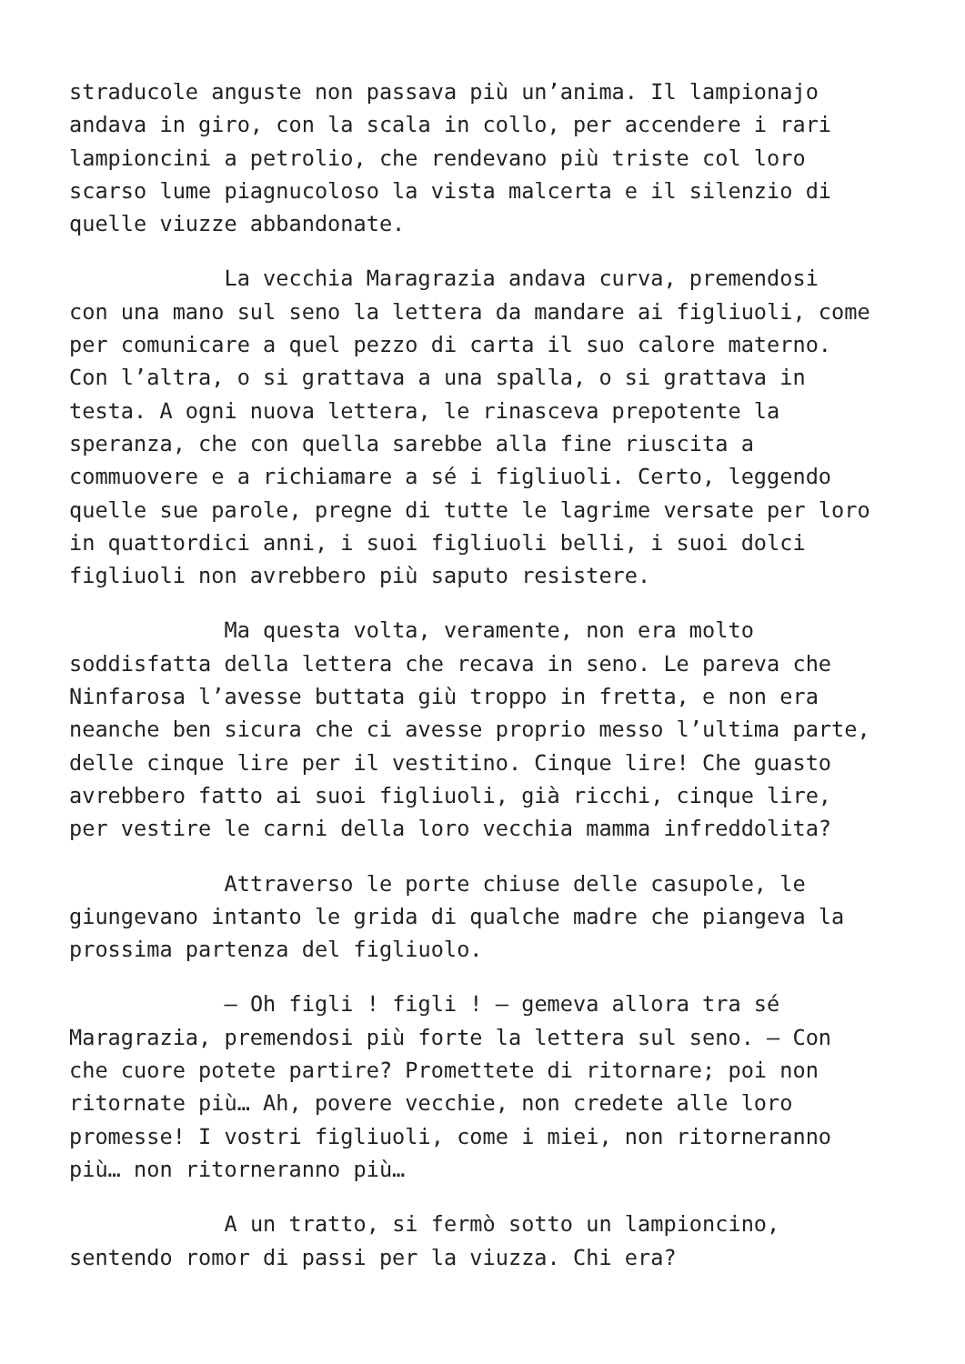straducole anguste non passava più un’anima. Il lampionajo andava in giro, con la scala in collo, per accendere i rari lampioncini a petrolio, che rendevano più triste col loro scarso lume piagnucoloso la vista malcerta e il silenzio di quelle viuzze abbandonate.
La vecchia Maragrazia andava curva, premendosi con una mano sul seno la lettera da mandare ai figliuoli, come per comunicare a quel pezzo di carta il suo calore materno. Con l’altra, o si grattava a una spalla, o si grattava in testa. A ogni nuova lettera, le rinasceva prepotente la speranza, che con quella sarebbe alla fine riuscita a commuovere e a richiamare a sé i figliuoli. Certo, leggendo quelle sue parole, pregne di tutte le lagrime versate per loro in quattordici anni, i suoi figliuoli belli, i suoi dolci figliuoli non avrebbero più saputo resistere.
Ma questa volta, veramente, non era molto soddisfatta della lettera che recava in seno. Le pareva che Ninfarosa l’avesse buttata giù troppo in fretta, e non era neanche ben sicura che ci avesse proprio messo l’ultima parte, delle cinque lire per il vestitino. Cinque lire! Che guasto avrebbero fatto ai suoi figliuoli, già ricchi, cinque lire, per vestire le carni della loro vecchia mamma infreddolita?
Attraverso le porte chiuse delle casupole, le giungevano intanto le grida di qualche madre che piangeva la prossima partenza del figliuolo.
– Oh figli ! figli ! – gemeva allora tra sé Maragrazia, premendosi più forte la lettera sul seno. – Con che cuore potete partire? Promettete di ritornare; poi non ritornate più… Ah, povere vecchie, non credete alle loro promesse! I vostri figliuoli, come i miei, non ritorneranno più… non ritorneranno più…
A un tratto, si fermò sotto un lampioncino, sentendo romor di passi per la viuzza. Chi era?